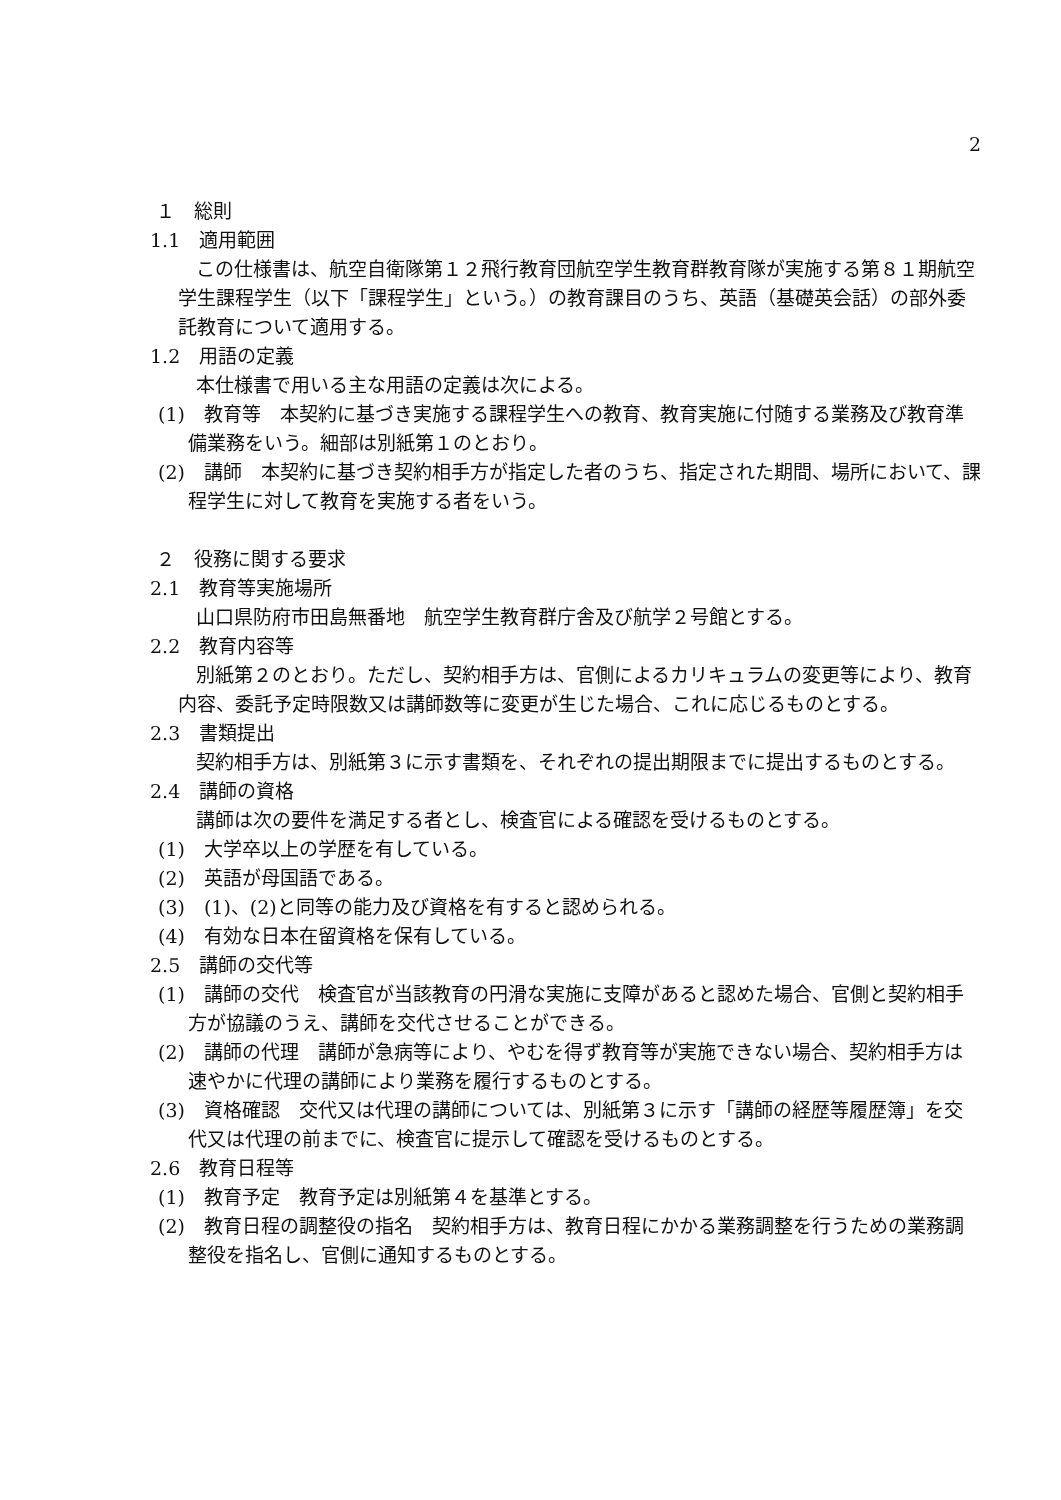2
１　総則
1.1　適用範囲
この仕様書は、航空自衛隊第１２飛行教育団航空学生教育群教育隊が実施する第８１期航空学生課程学生（以下「課程学生」という。）の教育課目のうち、英語（基礎英会話）の部外委託教育について適用する。
1.2　用語の定義
本仕様書で用いる主な用語の定義は次による。
(1)　教育等　本契約に基づき実施する課程学生への教育、教育実施に付随する業務及び教育準備業務をいう。細部は別紙第１のとおり。
(2)　講師　本契約に基づき契約相手方が指定した者のうち、指定された期間、場所において、課程学生に対して教育を実施する者をいう。
２　役務に関する要求
2.1　教育等実施場所
山口県防府市田島無番地　航空学生教育群庁舎及び航学２号館とする。
2.2　教育内容等
別紙第２のとおり。ただし、契約相手方は、官側によるカリキュラムの変更等により、教育内容、委託予定時限数又は講師数等に変更が生じた場合、これに応じるものとする。
2.3　書類提出
契約相手方は、別紙第３に示す書類を、それぞれの提出期限までに提出するものとする。
2.4　講師の資格
講師は次の要件を満足する者とし、検査官による確認を受けるものとする。
(1)　大学卒以上の学歴を有している。
(2)　英語が母国語である。
(3)　(1)、(2)と同等の能力及び資格を有すると認められる。
(4)　有効な日本在留資格を保有している。
2.5　講師の交代等
(1)　講師の交代　検査官が当該教育の円滑な実施に支障があると認めた場合、官側と契約相手方が協議のうえ、講師を交代させることができる。
(2)　講師の代理　講師が急病等により、やむを得ず教育等が実施できない場合、契約相手方は速やかに代理の講師により業務を履行するものとする。
(3)　資格確認　交代又は代理の講師については、別紙第３に示す「講師の経歴等履歴簿」を交代又は代理の前までに、検査官に提示して確認を受けるものとする。
2.6　教育日程等
(1)　教育予定　教育予定は別紙第４を基準とする。
(2)　教育日程の調整役の指名　契約相手方は、教育日程にかかる業務調整を行うための業務調整役を指名し、官側に通知するものとする。